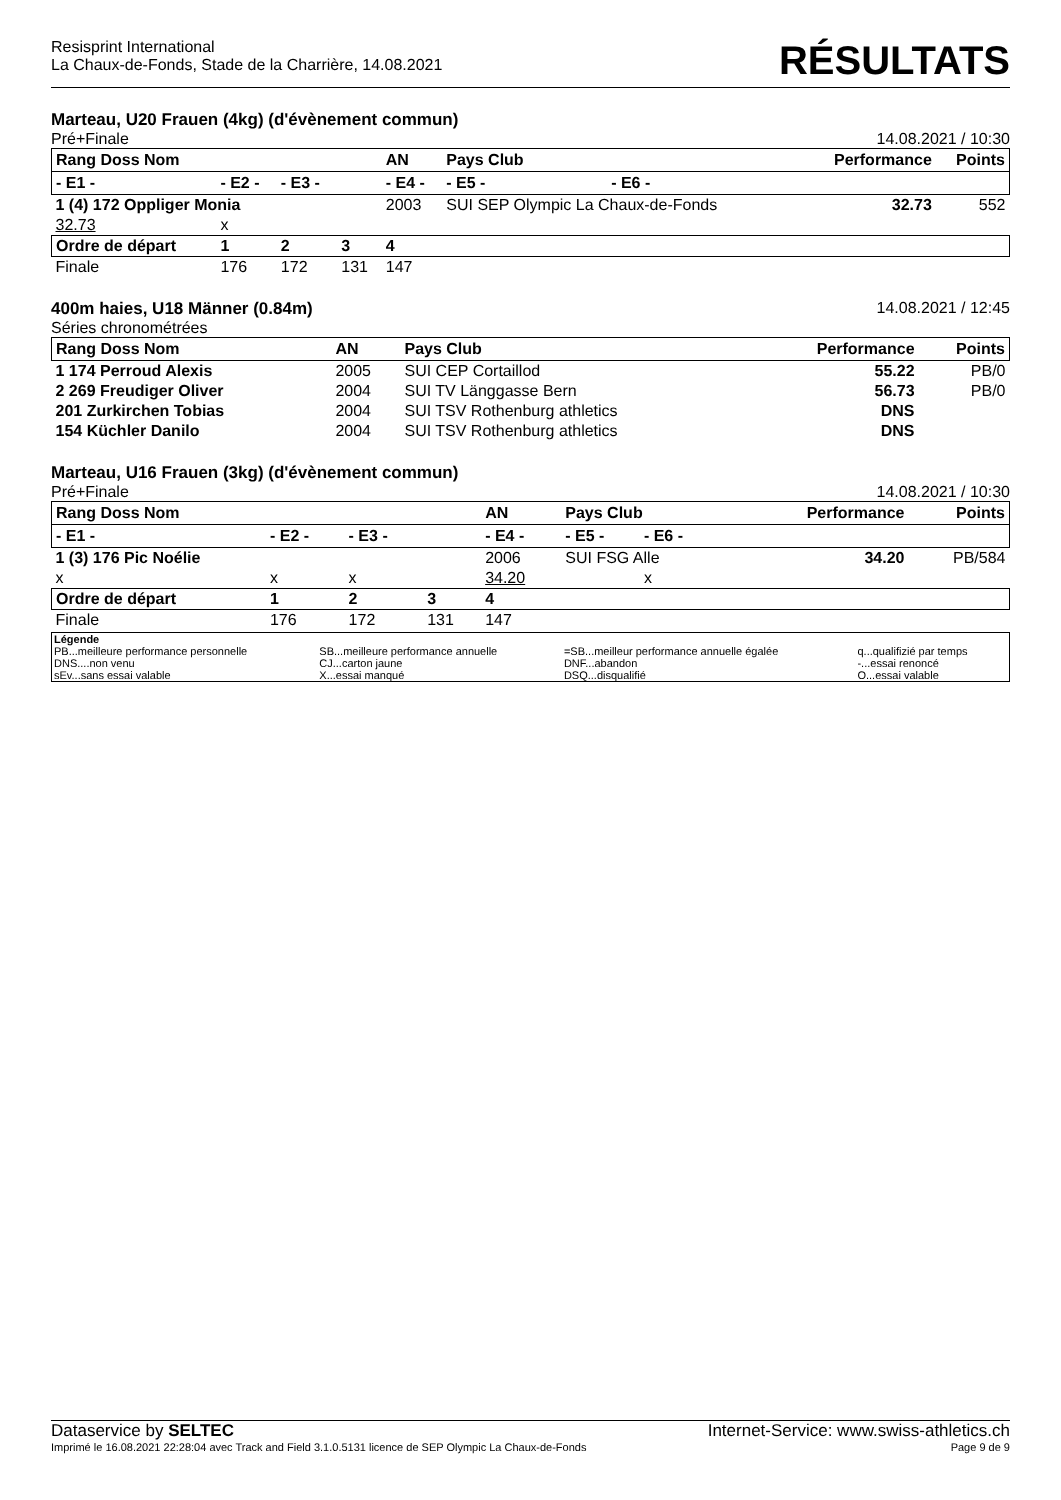Resisprint International
La Chaux-de-Fonds, Stade de la Charrière, 14.08.2021
RÉSULTATS
Marteau, U20 Frauen (4kg) (d'évènement commun)
Pré+Finale 14.08.2021 / 10:30
| Rang Doss Nom | | | | AN | Pays Club | | | Performance | Points |
| --- | --- | --- | --- | --- | --- | --- | --- | --- | --- |
| - E1 - | - E2 - | - E3 - | | - E4 - | - E5 - | - E6 - | | | |
| 1 (4) 172 Oppliger Monia | | | | 2003 | SUI SEP Olympic La Chaux-de-Fonds | | | 32.73 | 552 |
| 32.73 | x | | | | | | | | |
| Ordre de départ | 1 | 2 | 3 | 4 | | | | | |
| Finale | 176 | 172 | 131 | 147 | | | | | |
400m haies, U18 Männer (0.84m) 14.08.2021 / 12:45
Séries chronométrées
| Rang Doss Nom | AN | Pays Club | Performance | Points |
| --- | --- | --- | --- | --- |
| 1 174 Perroud Alexis | 2005 | SUI CEP Cortaillod | 55.22 | PB/0 |
| 2 269 Freudiger Oliver | 2004 | SUI TV Länggasse Bern | 56.73 | PB/0 |
| 201 Zurkirchen Tobias | 2004 | SUI TSV Rothenburg athletics | DNS | |
| 154 Küchler Danilo | 2004 | SUI TSV Rothenburg athletics | DNS | |
Marteau, U16 Frauen (3kg) (d'évènement commun)
Pré+Finale 14.08.2021 / 10:30
| Rang Doss Nom | | | | AN | Pays Club | | | Performance | Points |
| --- | --- | --- | --- | --- | --- | --- | --- | --- | --- |
| - E1 - | - E2 - | - E3 - | | - E4 - | - E5 - | - E6 - | | | |
| 1 (3) 176 Pic Noélie | | | | 2006 | SUI FSG Alle | | | 34.20 | PB/584 |
| x | x | x | | 34.20 | | x | | | |
| Ordre de départ | 1 | 2 | 3 | 4 | | | | | |
| Finale | 176 | 172 | 131 | 147 | | | | | |
| Légende | | | |
| PB...meilleure performance personnelle | SB...meilleure performance annuelle | =SB...meilleur performance annuelle égalée | q...qualifizié par temps |
| DNS....non venu | CJ...carton jaune | DNF...abandon | -...essai renoncé |
| sEv...sans essai valable | X...essai manqué | DSQ...disqualifié | O...essai valable |
Dataservice by SELTEC Internet-Service: www.swiss-athletics.ch
Imprimé le 16.08.2021 22:28:04 avec Track and Field 3.1.0.5131 licence de SEP Olympic La Chaux-de-Fonds Page 9 de 9